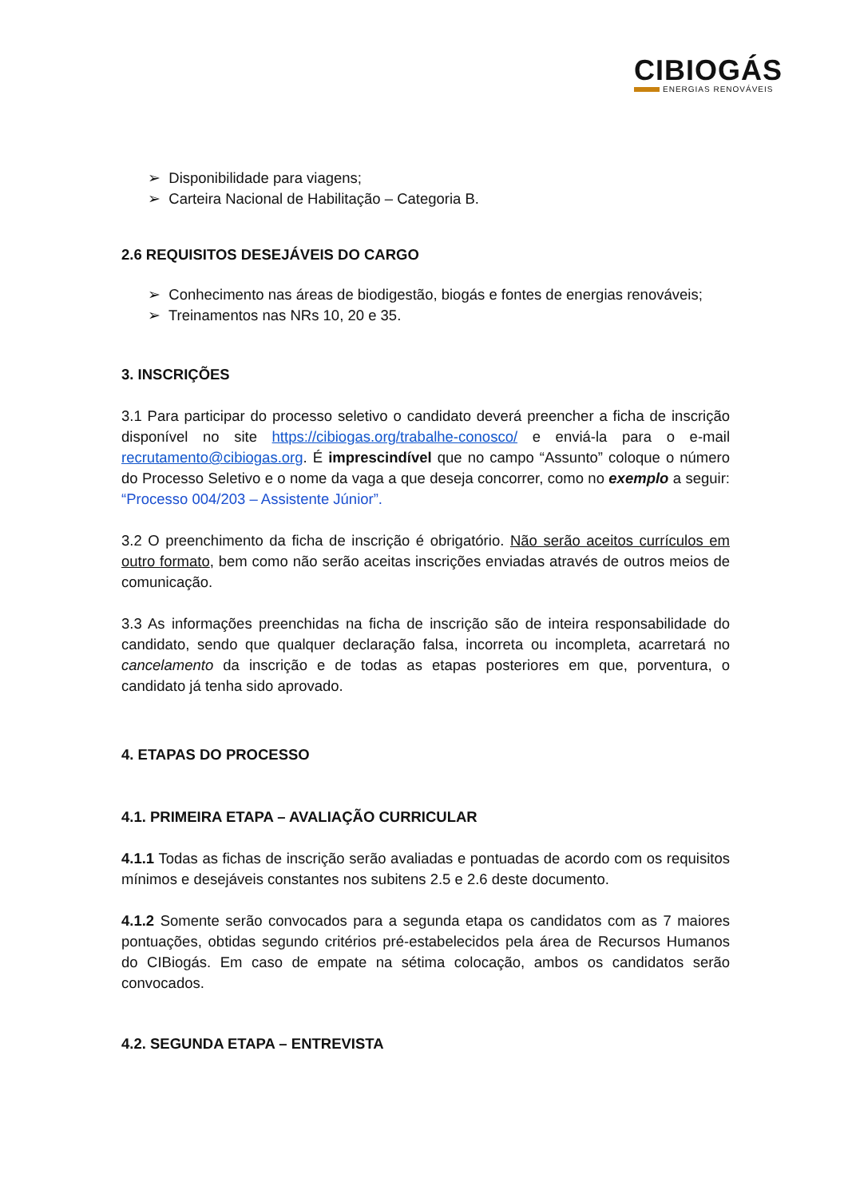CIBIOGÁS
ENERGIAS RENOVÁVEIS
➢ Disponibilidade para viagens;
➢ Carteira Nacional de Habilitação – Categoria B.
2.6 REQUISITOS DESEJÁVEIS DO CARGO
➢ Conhecimento nas áreas de biodigestão, biogás e fontes de energias renováveis;
➢ Treinamentos nas NRs 10, 20 e 35.
3. INSCRIÇÕES
3.1 Para participar do processo seletivo o candidato deverá preencher a ficha de inscrição disponível no site https://cibiogas.org/trabalhe-conosco/ e enviá-la para o e-mail recrutamento@cibiogas.org. É imprescindível que no campo “Assunto” coloque o número do Processo Seletivo e o nome da vaga a que deseja concorrer, como no exemplo a seguir: “Processo 004/203 – Assistente Júnior”.
3.2 O preenchimento da ficha de inscrição é obrigatório. Não serão aceitos currículos em outro formato, bem como não serão aceitas inscrições enviadas através de outros meios de comunicação.
3.3 As informações preenchidas na ficha de inscrição são de inteira responsabilidade do candidato, sendo que qualquer declaração falsa, incorreta ou incompleta, acarretará no cancelamento da inscrição e de todas as etapas posteriores em que, porventura, o candidato já tenha sido aprovado.
4. ETAPAS DO PROCESSO
4.1. PRIMEIRA ETAPA – AVALIAÇÃO CURRICULAR
4.1.1 Todas as fichas de inscrição serão avaliadas e pontuadas de acordo com os requisitos mínimos e desejáveis constantes nos subitens 2.5 e 2.6 deste documento.
4.1.2 Somente serão convocados para a segunda etapa os candidatos com as 7 maiores pontuações, obtidas segundo critérios pré-estabelecidos pela área de Recursos Humanos do CIBiogás. Em caso de empate na sétima colocação, ambos os candidatos serão convocados.
4.2. SEGUNDA ETAPA – ENTREVISTA